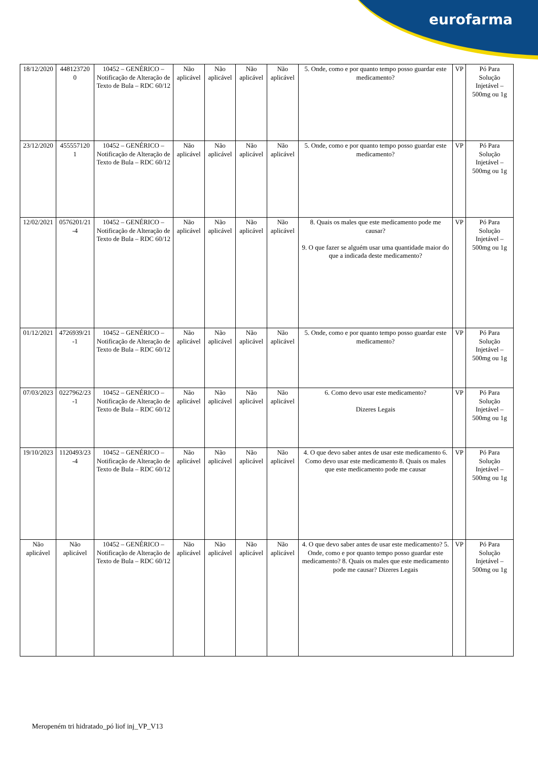eurofarma
| 18/12/2020 | 448123720 0 | 10452 – GENÉRICO – Notificação de Alteração de Texto de Bula – RDC 60/12 | Não aplicável | Não aplicável | Não aplicável | Não aplicável | 5. Onde, como e por quanto tempo posso guardar este medicamento? | VP | Pó Para Solução Injetável – 500mg ou 1g |
| 23/12/2020 | 455557120 1 | 10452 – GENÉRICO – Notificação de Alteração de Texto de Bula – RDC 60/12 | Não aplicável | Não aplicável | Não aplicável | Não aplicável | 5. Onde, como e por quanto tempo posso guardar este medicamento? | VP | Pó Para Solução Injetável – 500mg ou 1g |
| 12/02/2021 | 0576201/21 -4 | 10452 – GENÉRICO – Notificação de Alteração de Texto de Bula – RDC 60/12 | Não aplicável | Não aplicável | Não aplicável | Não aplicável | 8. Quais os males que este medicamento pode me causar? 9. O que fazer se alguém usar uma quantidade maior do que a indicada deste medicamento? | VP | Pó Para Solução Injetável – 500mg ou 1g |
| 01/12/2021 | 4726939/21 -1 | 10452 – GENÉRICO – Notificação de Alteração de Texto de Bula – RDC 60/12 | Não aplicável | Não aplicável | Não aplicável | Não aplicável | 5. Onde, como e por quanto tempo posso guardar este medicamento? | VP | Pó Para Solução Injetável – 500mg ou 1g |
| 07/03/2023 | 0227962/23 -1 | 10452 – GENÉRICO – Notificação de Alteração de Texto de Bula – RDC 60/12 | Não aplicável | Não aplicável | Não aplicável | Não aplicável | 6. Como devo usar este medicamento? Dizeres Legais | VP | Pó Para Solução Injetável – 500mg ou 1g |
| 19/10/2023 | 1120493/23 -4 | 10452 – GENÉRICO – Notificação de Alteração de Texto de Bula – RDC 60/12 | Não aplicável | Não aplicável | Não aplicável | Não aplicável | 4. O que devo saber antes de usar este medicamento 6. Como devo usar este medicamento 8. Quais os males que este medicamento pode me causar | VP | Pó Para Solução Injetável – 500mg ou 1g |
| Não aplicável | Não aplicável | 10452 – GENÉRICO – Notificação de Alteração de Texto de Bula – RDC 60/12 | Não aplicável | Não aplicável | Não aplicável | Não aplicável | 4. O que devo saber antes de usar este medicamento? 5. Onde, como e por quanto tempo posso guardar este medicamento? 8. Quais os males que este medicamento pode me causar? Dizeres Legais | VP | Pó Para Solução Injetável – 500mg ou 1g |
Meropeném tri hidratado_pó liof inj_VP_V13